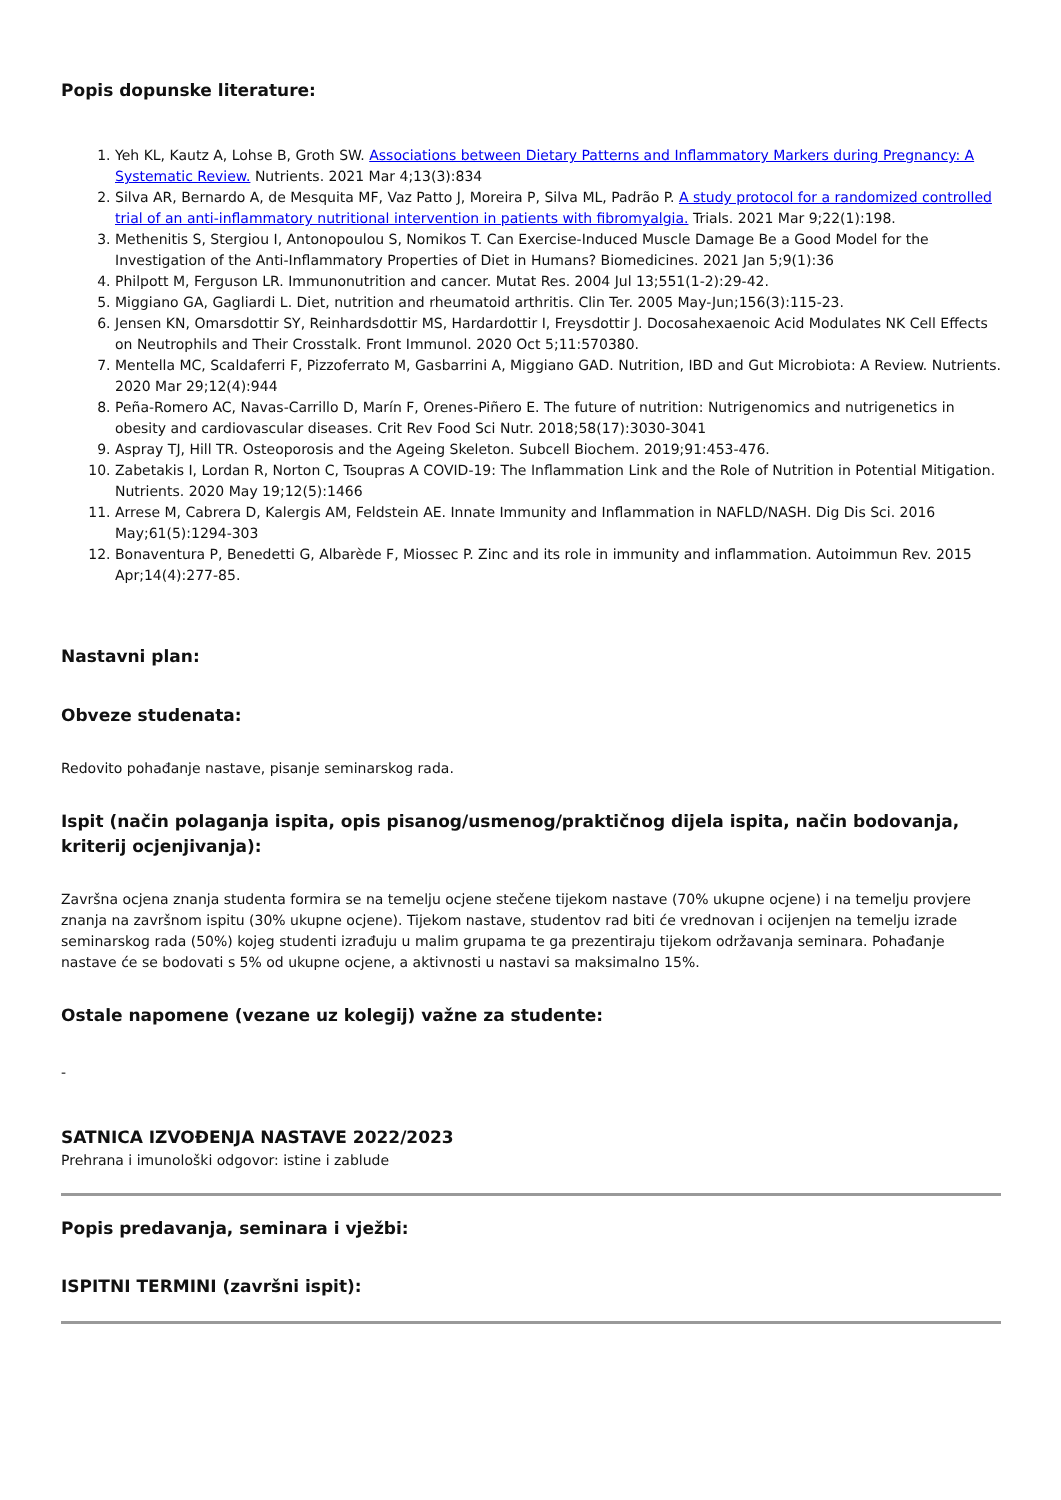Popis dopunske literature:
1. Yeh KL, Kautz A, Lohse B, Groth SW. Associations between Dietary Patterns and Inflammatory Markers during Pregnancy: A Systematic Review. Nutrients. 2021 Mar 4;13(3):834
2. Silva AR, Bernardo A, de Mesquita MF, Vaz Patto J, Moreira P, Silva ML, Padrão P. A study protocol for a randomized controlled trial of an anti-inflammatory nutritional intervention in patients with fibromyalgia. Trials. 2021 Mar 9;22(1):198.
3. Methenitis S, Stergiou I, Antonopoulou S, Nomikos T. Can Exercise-Induced Muscle Damage Be a Good Model for the Investigation of the Anti-Inflammatory Properties of Diet in Humans? Biomedicines. 2021 Jan 5;9(1):36
4. Philpott M, Ferguson LR. Immunonutrition and cancer. Mutat Res. 2004 Jul 13;551(1-2):29-42.
5. Miggiano GA, Gagliardi L. Diet, nutrition and rheumatoid arthritis. Clin Ter. 2005 May-Jun;156(3):115-23.
6. Jensen KN, Omarsdottir SY, Reinhardsdottir MS, Hardardottir I, Freysdottir J. Docosahexaenoic Acid Modulates NK Cell Effects on Neutrophils and Their Crosstalk. Front Immunol. 2020 Oct 5;11:570380.
7. Mentella MC, Scaldaferri F, Pizzoferrato M, Gasbarrini A, Miggiano GAD. Nutrition, IBD and Gut Microbiota: A Review. Nutrients. 2020 Mar 29;12(4):944
8. Peña-Romero AC, Navas-Carrillo D, Marín F, Orenes-Piñero E. The future of nutrition: Nutrigenomics and nutrigenetics in obesity and cardiovascular diseases. Crit Rev Food Sci Nutr. 2018;58(17):3030-3041
9. Aspray TJ, Hill TR. Osteoporosis and the Ageing Skeleton. Subcell Biochem. 2019;91:453-476.
10. Zabetakis I, Lordan R, Norton C, Tsoupras A COVID-19: The Inflammation Link and the Role of Nutrition in Potential Mitigation. Nutrients. 2020 May 19;12(5):1466
11. Arrese M, Cabrera D, Kalergis AM, Feldstein AE. Innate Immunity and Inflammation in NAFLD/NASH. Dig Dis Sci. 2016 May;61(5):1294-303
12. Bonaventura P, Benedetti G, Albarède F, Miossec P. Zinc and its role in immunity and inflammation. Autoimmun Rev. 2015 Apr;14(4):277-85.
Nastavni plan:
Obveze studenata:
Redovito pohađanje nastave, pisanje seminarskog rada.
Ispit (način polaganja ispita, opis pisanog/usmenog/praktičnog dijela ispita, način bodovanja, kriterij ocjenjivanja):
Završna ocjena znanja studenta formira se na temelju ocjene stečene tijekom nastave (70% ukupne ocjene) i na temelju provjere znanja na završnom ispitu (30% ukupne ocjene). Tijekom nastave, studentov rad biti će vrednovan i ocijenjen na temelju izrade seminarskog rada (50%) kojeg studenti izrađuju u malim grupama te ga prezentiraju tijekom održavanja seminara. Pohađanje nastave će se bodovati s 5% od ukupne ocjene, a aktivnosti u nastavi sa maksimalno 15%.
Ostale napomene (vezane uz kolegij) važne za studente:
-
SATNICA IZVOĐENJA NASTAVE 2022/2023
Prehrana i imunološki odgovor: istine i zablude
Popis predavanja, seminara i vježbi:
ISPITNI TERMINI (završni ispit):